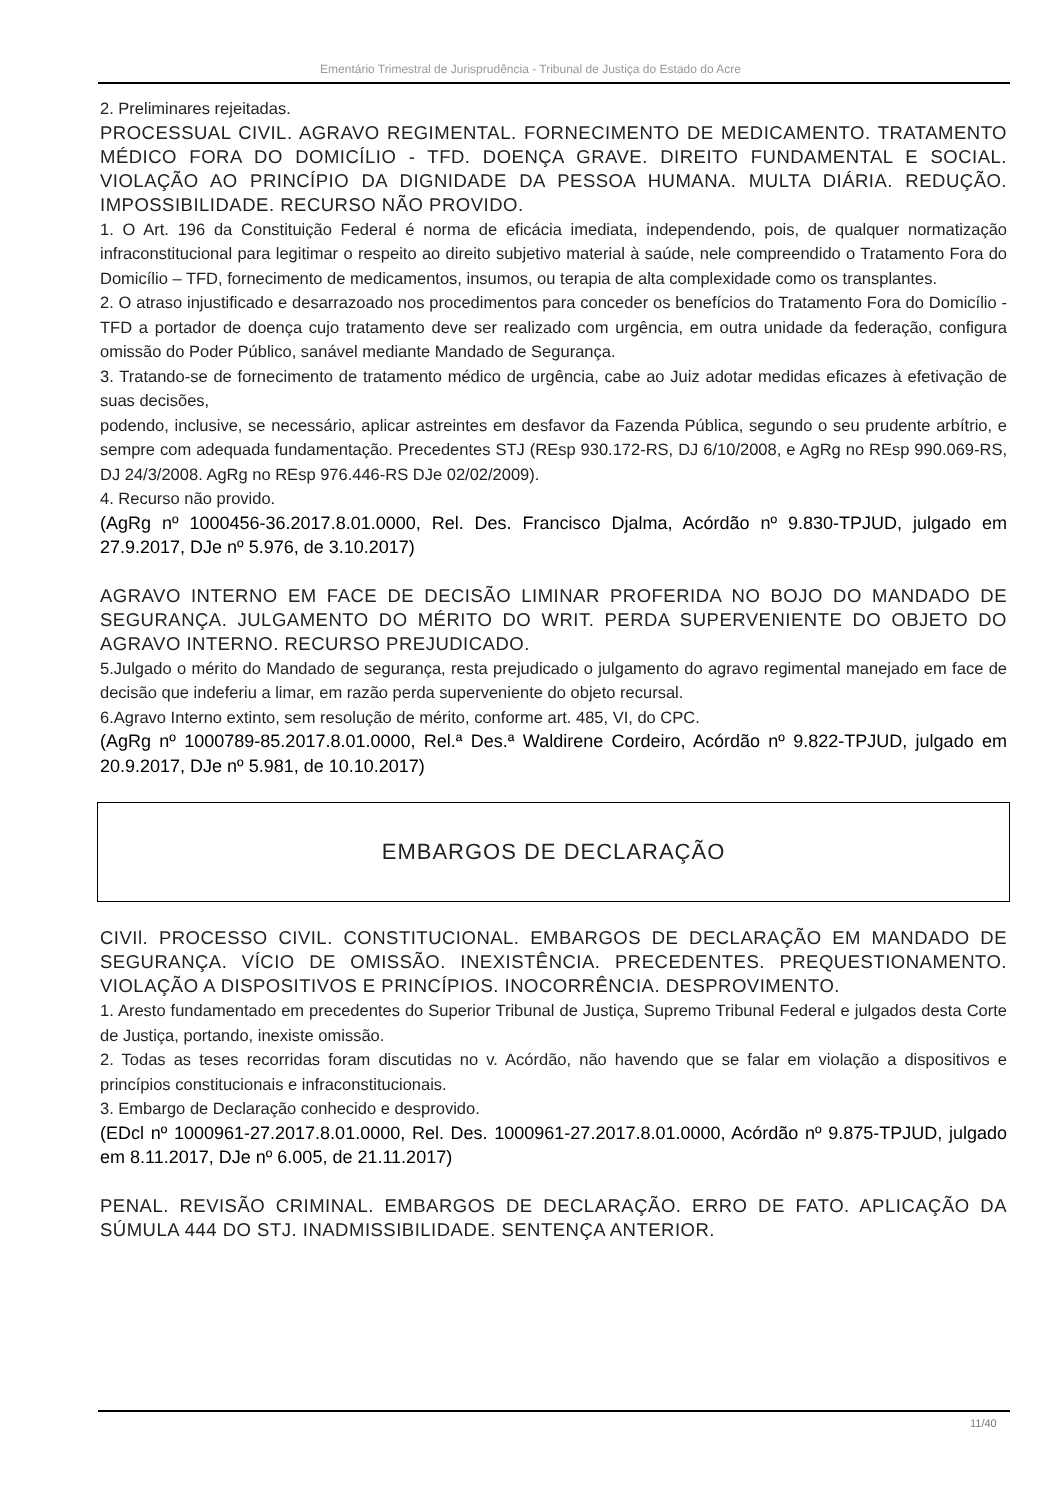Ementário Trimestral de Jurisprudência - Tribunal de Justiça do Estado do Acre
2. Preliminares rejeitadas.
PROCESSUAL CIVIL. AGRAVO REGIMENTAL. FORNECIMENTO DE MEDICAMENTO. TRATAMENTO MÉDICO FORA DO DOMICÍLIO - TFD. DOENÇA GRAVE. DIREITO FUNDAMENTAL E SOCIAL. VIOLAÇÃO AO PRINCÍPIO DA DIGNIDADE DA PESSOA HUMANA. MULTA DIÁRIA. REDUÇÃO. IMPOSSIBILIDADE. RECURSO NÃO PROVIDO.
1. O Art. 196 da Constituição Federal é norma de eficácia imediata, independendo, pois, de qualquer normatização infraconstitucional para legitimar o respeito ao direito subjetivo material à saúde, nele compreendido o Tratamento Fora do Domicílio – TFD, fornecimento de medicamentos, insumos, ou terapia de alta complexidade como os transplantes.
2. O atraso injustificado e desarrazoado nos procedimentos para conceder os benefícios do Tratamento Fora do Domicílio - TFD a portador de doença cujo tratamento deve ser realizado com urgência, em outra unidade da federação, configura omissão do Poder Público, sanável mediante Mandado de Segurança.
3. Tratando-se de fornecimento de tratamento médico de urgência, cabe ao Juiz adotar medidas eficazes à efetivação de suas decisões,
podendo, inclusive, se necessário, aplicar astreintes em desfavor da Fazenda Pública, segundo o seu prudente arbítrio, e sempre com adequada fundamentação. Precedentes STJ (REsp 930.172-RS, DJ 6/10/2008, e AgRg no REsp 990.069-RS, DJ 24/3/2008. AgRg no REsp 976.446-RS DJe 02/02/2009).
4. Recurso não provido.
(AgRg nº 1000456-36.2017.8.01.0000, Rel. Des. Francisco Djalma, Acórdão nº 9.830-TPJUD, julgado em 27.9.2017, DJe nº 5.976, de 3.10.2017)
AGRAVO INTERNO EM FACE DE DECISÃO LIMINAR PROFERIDA NO BOJO DO MANDADO DE SEGURANÇA. JULGAMENTO DO MÉRITO DO WRIT. PERDA SUPERVENIENTE DO OBJETO DO AGRAVO INTERNO. RECURSO PREJUDICADO.
5.Julgado o mérito do Mandado de segurança, resta prejudicado o julgamento do agravo regimental manejado em face de decisão que indeferiu a limar, em razão perda superveniente do objeto recursal.
6.Agravo Interno extinto, sem resolução de mérito, conforme art. 485, VI, do CPC.
(AgRg nº 1000789-85.2017.8.01.0000, Rel.ª Des.ª Waldirene Cordeiro, Acórdão nº 9.822-TPJUD, julgado em 20.9.2017, DJe nº 5.981, de 10.10.2017)
EMBARGOS DE DECLARAÇÃO
CIVIl. PROCESSO CIVIL. CONSTITUCIONAL. EMBARGOS DE DECLARAÇÃO EM MANDADO DE SEGURANÇA. VÍCIO DE OMISSÃO. INEXISTÊNCIA. PRECEDENTES. PREQUESTIONAMENTO. VIOLAÇÃO A DISPOSITIVOS E PRINCÍPIOS. INOCORRÊNCIA. DESPROVIMENTO.
1. Aresto fundamentado em precedentes do Superior Tribunal de Justiça, Supremo Tribunal Federal e julgados desta Corte de Justiça, portando, inexiste omissão.
2. Todas as teses recorridas foram discutidas no v. Acórdão, não havendo que se falar em violação a dispositivos e princípios constitucionais e infraconstitucionais.
3. Embargo de Declaração conhecido e desprovido.
(EDcl nº 1000961-27.2017.8.01.0000, Rel. Des. 1000961-27.2017.8.01.0000, Acórdão nº 9.875-TPJUD, julgado em 8.11.2017, DJe nº 6.005, de 21.11.2017)
PENAL. REVISÃO CRIMINAL. EMBARGOS DE DECLARAÇÃO. ERRO DE FATO. APLICAÇÃO DA SÚMULA 444 DO STJ. INADMISSIBILIDADE. SENTENÇA ANTERIOR.
11/40